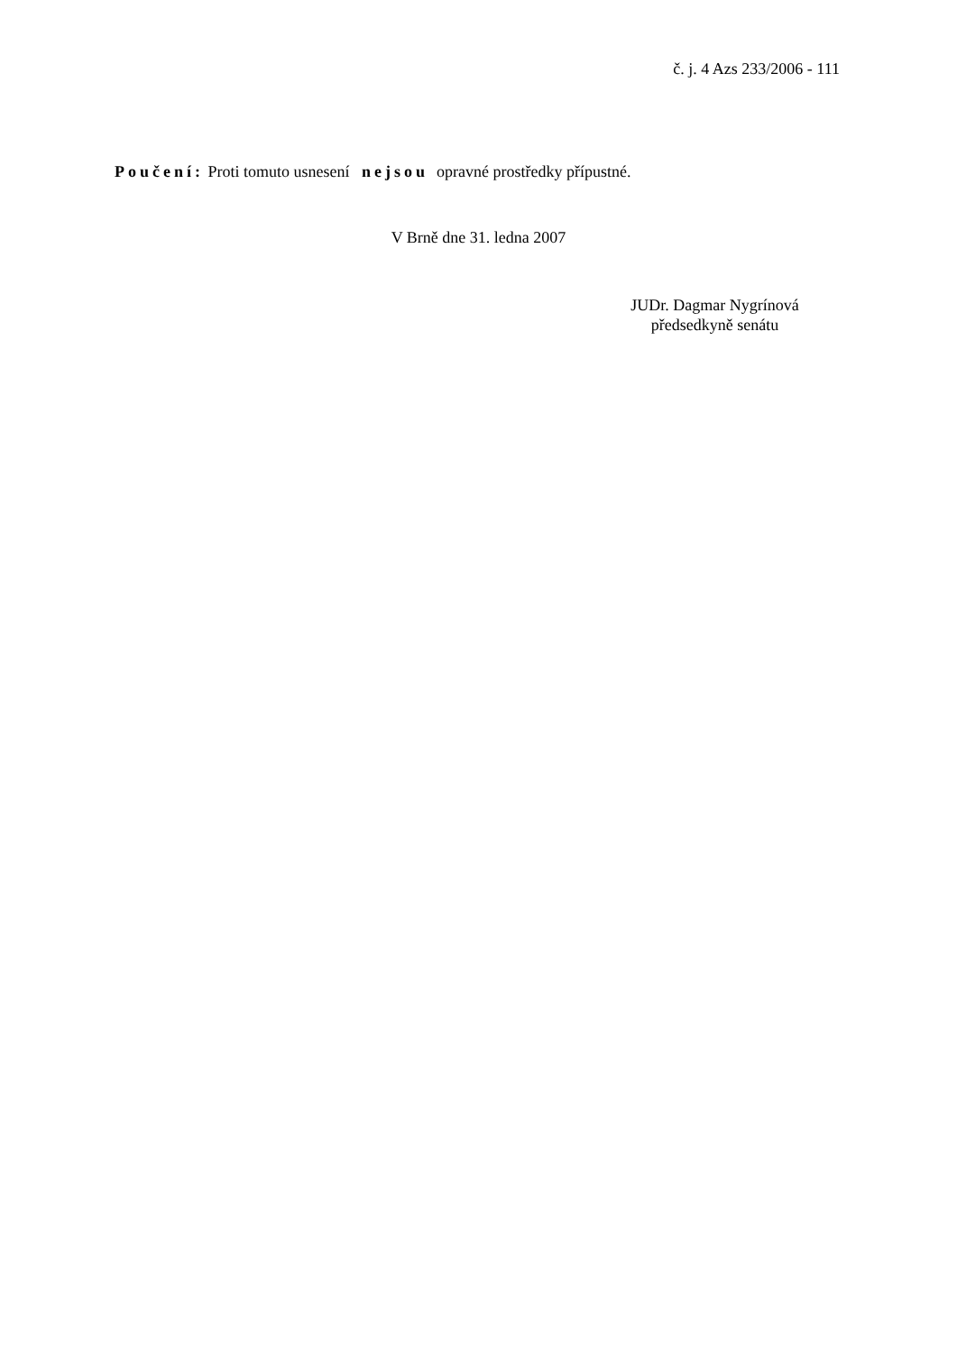č. j. 4 Azs 233/2006 - 111
Poučení: Proti tomuto usnesení nejsou opravné prostředky přípustné.
V Brně dne 31. ledna 2007
JUDr. Dagmar Nygrínová
předsedkyně senátu